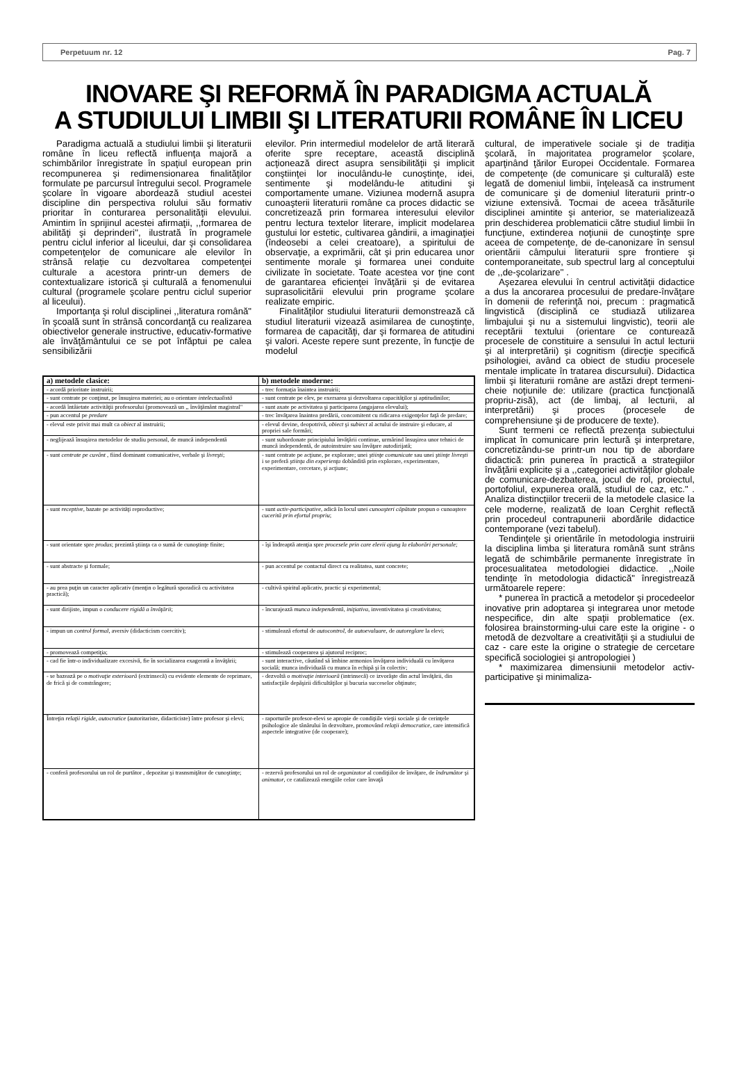Perpetuum nr. 12 Pag. 7
INOVARE ŞI REFORMĂ ÎN PARADIGMA ACTUALĂ
A STUDIULUI LIMBII ŞI LITERATURII ROMÂNE ÎN LICEU
Paradigma actuală a studiului limbii şi literaturii române în liceu reflectă influenţa majoră a schimbărilor înregistrate în spaţiul european prin recompunerea şi redimensionarea finalităţilor formulate pe parcursul întregului secol. Programele şcolare în vigoare abordează studiul acestei discipline din perspectiva rolului său formativ prioritar în conturarea personalităţii elevului. Amintim în sprijinul acestei afirmaţii, ,,formarea de abilităţi şi deprinderi'', ilustrată în programele pentru ciclul inferior al liceului, dar şi consolidarea competenţelor de comunicare ale elevilor în strânsă relaţie cu dezvoltarea competenţei culturale a acestora printr-un demers de contextualizare istorică şi culturală a fenomenului cultural (programele şcolare pentru ciclul superior al liceului).
Importanţa şi rolul disciplinei ,,literatura română" în şcoală sunt în strânsă concordanţă cu realizarea obiectivelor generale instructive, educativ-formative ale învăţământului ce se pot înfăptui pe calea sensibilizării
elevilor. Prin intermediul modelelor de artă literară oferite spre receptare, această disciplină acţionează direct asupra sensibilităţii şi implicit conştiinţei lor inoculându-le cunoştinţe, idei, sentimente şi modelându-le atitudini şi comportamente umane. Viziunea modernă asupra cunoaşterii literaturii române ca proces didactic se concretizează prin formarea interesului elevilor pentru lectura textelor literare, implicit modelarea gustului lor estetic, cultivarea gândirii, a imaginaţiei (îndeosebi a celei creatoare), a spiritului de observaţie, a exprimării, cât şi prin educarea unor sentimente morale şi formarea unei conduite civilizate în societate. Toate acestea vor ţine cont de garantarea eficienţei învăţării şi de evitarea suprasolicitării elevului prin programe şcolare realizate empiric.
Finalităţilor studiului literaturii demonstrează că studiul literaturii vizează asimilarea de cunoştinţe, formarea de capacităţi, dar şi formarea de atitudini şi valori. Aceste repere sunt prezente, în funcţie de modelul
| a) metodele clasice: | b) metodele moderne: |
| --- | --- |
| - acordă prioritate instruirii; | - trec formaţia înaintea instruirii; |
| - sunt centrate pe conţinut, pe însuşirea materiei; au o orientare intelectualistă | - sunt centrate pe elev, pe exersarea şi dezvoltarea capacităţilor şi aptitudinilor; |
| - acordă întâietate activităţii profesorului (promovează un ,, învăţământ magistral'' | - sunt axate pe activitatea şi participarea (angajarea elevului); |
| - pun accentul pe predare | - trec învăţarea înaintea predării, concomitent cu ridicarea exigenţelor faţă de predare; |
| - elevul este privit mai mult ca obiect al instruirii; | - elevul devine, deopotrivă, obiect şi subiect al actului de instruire şi educare, al propriei sale formări; |
| - neglijează însuşirea metodelor de studiu personal, de muncă independentă | - sunt subordonate principiului învăţării continue, urmărind însuşirea unor tehnici de muncă independentă, de autoinstruire sau învăţare autodirijată; |
| - sunt centrate pe cuvânt , fiind dominant comunicative, verbale şi livreşti ; | - sunt centrate pe acţiune, pe explorare; unei ştiinţe comunicate sau unei ştiinţe livreşti i se preferă ştiinţa din experienţa dobândită prin explorare, experimentare, experimentare, cercetare, şi acţiune; |
| - sunt receptive , bazate pe activităţi reproductive; | - sunt activ-participative , adică în locul unei cunoaşteri căpătate propun o cunoaştere cucerită prin efortul propriu ; |
| - sunt orientate spre produs ; prezintă ştiinţa ca o sumă de cunoştinţe finite; | - îşi îndreaptă atenţia spre procesele prin care elevii ajung la elaborări personale; |
| - sunt abstracte şi formale; | - pun accentul pe contactul direct cu realitatea, sunt concrete; |
| - au prea puţin un caracter aplicativ (menţin o legătură sporadică cu activitatea practică); | - cultivă spiritul aplicativ, practic şi experimental; |
| - sunt dirijiste, impun o conducere rigidă a învăţării ; | - încurajează munca independentă, iniţiativa, inventivitatea şi creativitatea; |
| - impun un control formal , aversiv (didacticism coercitiv); | - stimulează efortul de autocontrol, de autoevaluare, de autoreglare la elevi; |
| - promovează competiţia; | - stimulează cooperarea şi ajutorul reciproc; |
| - cad fie într-o individualizare excesivă, fie în socializarea exagerată a învăţării; | - sunt interactive, căutând să îmbine armonios învăţarea individuală cu învăţarea socială; munca individuală cu munca în echipă şi în colectiv; |
| - se bazează pe o motivaţie exterioară (extrinsecă) cu evidente elemente de reprimare, de frică şi de constrângere; | - dezvoltă o motivaţie interioară (intrinsecă) ce izvorăşte din actul învăţării, din satisfacţiile depăşirii dificultăţilor şi bucuria succeselor obţinute; |
| Întreţin relaţii rigide, autocratice (autoritariste, didacticiste) între profesor şi elevi; | - raporturile profesor-elevi se apropie de condiţiile vieţii sociale şi de cerinţele psihologice ale tânărului în dezvoltare, promovând relaţii democratice , care intensifică aspectele integrative (de cooperare); |
| - conferă profesorului un rol de purtător , depozitar şi trasnsmiţător de cunoştinţe; | - rezervă profesorului un rol de organizator al condiţiilor de învăţare, de îndrumător şi animator , ce catalizează energiile celor care învaţă |
cultural, de imperativele sociale şi de tradiţia şcolară, în majoritatea programelor şcolare, aparţinând ţărilor Europei Occidentale. Formarea de competenţe (de comunicare şi culturală) este legată de domeniul limbii, înţeleasă ca instrument de comunicare şi de domeniul literaturii printr-o viziune extensivă. Tocmai de aceea trăsăturile disciplinei amintite şi anterior, se materializează prin deschiderea problematicii către studiul limbii în funcţiune, extinderea noţiunii de cunoştinţe spre aceea de competenţe, de de-canonizare în sensul orientării câmpului literaturii spre frontiere şi contemporaneitate, sub spectrul larg al conceptului de ,,de-şcolarizare'' .
Aşezarea elevului în centrul activităţii didactice a dus la ancorarea procesului de predare-învăţare în domenii de referinţă noi, precum : pragmatică lingvistică (disciplină ce studiază utilizarea limbajului şi nu a sistemului lingvistic), teorii ale receptării textului (orientare ce conturează procesele de constituire a sensului în actul lecturii şi al interpretării) şi cognitism (direcţie specifică psihologiei, având ca obiect de studiu procesele mentale implicate în tratarea discursului). Didactica limbii şi literaturii române are astăzi drept termeni-cheie noţiunile de: utilizare (practica funcţională propriu-zisă), act (de limbaj, al lecturii, al interpretării) şi proces (procesele de comprehensiune şi de producere de texte).
Sunt termeni ce reflectă prezenţa subiectului implicat în comunicare prin lectură şi interpretare, concretizându-se printr-un nou tip de abordare didactică: prin punerea în practică a strategiilor învăţării explicite şi a ,,categoriei activităţilor globale de comunicare-dezbaterea, jocul de rol, proiectul, portofoliul, expunerea orală, studiul de caz, etc." . Analiza distincţiilor trecerii de la metodele clasice la cele moderne, realizată de Ioan Cerghit reflectă prin procedeul contrapunerii abordările didactice contemporane (vezi tabelul).
Tendinţele şi orientările în metodologia instruirii la disciplina limba şi literatura română sunt strâns legată de schimbările permanente înregistrate în procesualitatea metodologiei didactice. ,,Noile tendinţe în metodologia didactică" înregistrează următoarele repere:
* punerea în practică a metodelor şi procedeelor inovative prin adoptarea şi integrarea unor metode nespecifice, din alte spaţii problematice (ex. folosirea brainstorming-ului care este la origine - o metodă de dezvoltare a creativităţii şi a studiului de caz - care este la origine o strategie de cercetare specifică sociologiei şi antropologiei )
* maximizarea dimensiunii metodelor activ-participative şi minimaliza-